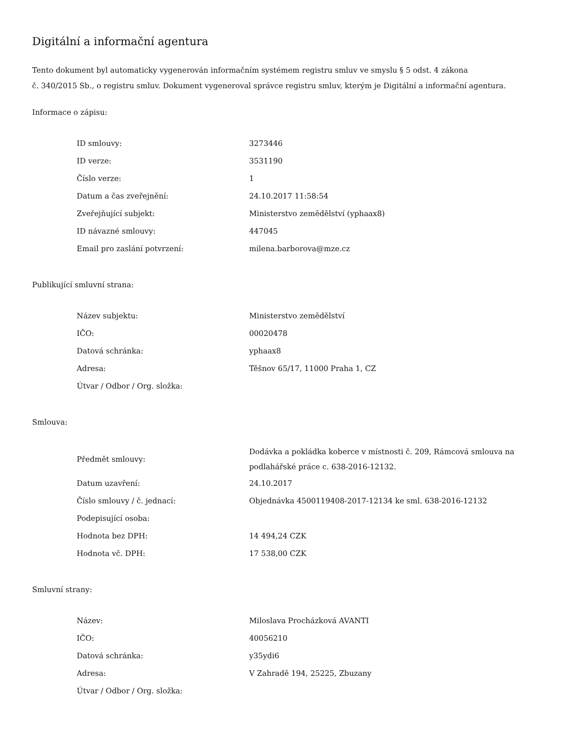Digitální a informační agentura
Tento dokument byl automaticky vygenerován informačním systémem registru smluv ve smyslu § 5 odst. 4 zákona
č. 340/2015 Sb., o registru smluv. Dokument vygeneroval správce registru smluv, kterým je Digitální a informační agentura.
Informace o zápisu:
| ID smlouvy: | 3273446 |
| ID verze: | 3531190 |
| Číslo verze: | 1 |
| Datum a čas zveřejnění: | 24.10.2017 11:58:54 |
| Zveřejňující subjekt: | Ministerstvo zemědělství (yphaax8) |
| ID návazné smlouvy: | 447045 |
| Email pro zaslání potvrzení: | milena.barborova@mze.cz |
Publikující smluvní strana:
| Název subjektu: | Ministerstvo zemědělství |
| IČO: | 00020478 |
| Datová schránka: | yphaax8 |
| Adresa: | Těšnov 65/17, 11000 Praha 1, CZ |
| Útvar / Odbor / Org. složka: | |
Smlouva:
| Předmět smlouvy: | Dodávka a pokládka koberce v místnosti č. 209, Rámcová smlouva na podlahářské práce c. 638-2016-12132. |
| Datum uzavření: | 24.10.2017 |
| Číslo smlouvy / č. jednací: | Objednávka 4500119408-2017-12134 ke sml. 638-2016-12132 |
| Podepisující osoba: | |
| Hodnota bez DPH: | 14 494,24 CZK |
| Hodnota vč. DPH: | 17 538,00 CZK |
Smluvní strany:
| Název: | Miloslava Procházková AVANTI |
| IČO: | 40056210 |
| Datová schránka: | y35ydi6 |
| Adresa: | V Zahradě 194, 25225, Zbuzany |
| Útvar / Odbor / Org. složka: | |